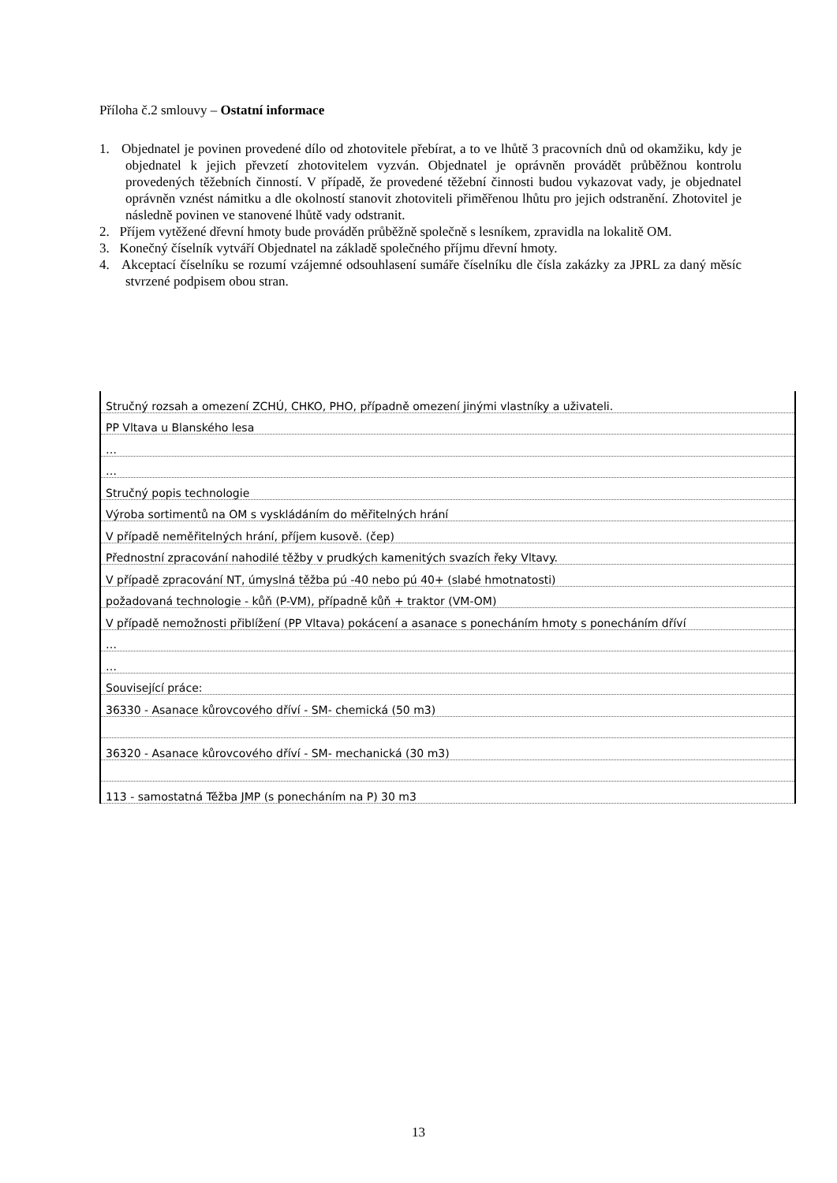Příloha č.2 smlouvy – Ostatní informace
1. Objednatel je povinen provedené dílo od zhotovitele přebírat, a to ve lhůtě 3 pracovních dnů od okamžiku, kdy je objednatel k jejich převzetí zhotovitelem vyzván. Objednatel je oprávněn provádět průběžnou kontrolu provedených těžebních činností. V případě, že provedené těžební činnosti budou vykazovat vady, je objednatel oprávněn vznést námitku a dle okolností stanovit zhotoviteli přiměřenou lhůtu pro jejich odstranění. Zhotovitel je následně povinen ve stanovené lhůtě vady odstranit.
2. Příjem vytěžené dřevní hmoty bude prováděn průběžně společně s lesníkem, zpravidla na lokalitě OM.
3. Konečný číselník vytváří Objednatel na základě společného příjmu dřevní hmoty.
4. Akceptací číselníku se rozumí vzájemné odsouhlasení sumáře číselníku dle čísla zakázky za JPRL za daný měsíc stvrzené podpisem obou stran.
| Stručný rozsah a omezení ZCHÚ, CHKO, PHO, případně omezení jinými vlastníky a uživateli. |
| PP Vltava u Blanského lesa |
| … |
| … |
| Stručný popis technologie |
| Výroba sortimentů na OM s vyskládáním do měřitelných hrání |
| V případě neměřitelných hrání, příjem kusově. (čep) |
| Přednostní zpracování nahodilé těžby v prudkých kamenitých svazích řeky Vltavy. |
| V případě zpracování NT, úmyslná těžba pú -40 nebo pú 40+ (slabé hmotnatosti) |
| požadovaná technologie - kůň (P-VM), případně kůň + traktor (VM-OM) |
| V případě nemožnosti přiblížení (PP Vltava) pokácení a asanace s ponecháním hmoty s ponecháním dříví |
| … |
| … |
| Související práce: |
| 36330 - Asanace kůrovcového dříví - SM- chemická (50 m3) |
| 36320 - Asanace kůrovcového dříví - SM- mechanická (30 m3) |
| 113 - samostatná Těžba JMP (s ponecháním na P) 30 m3 |
13